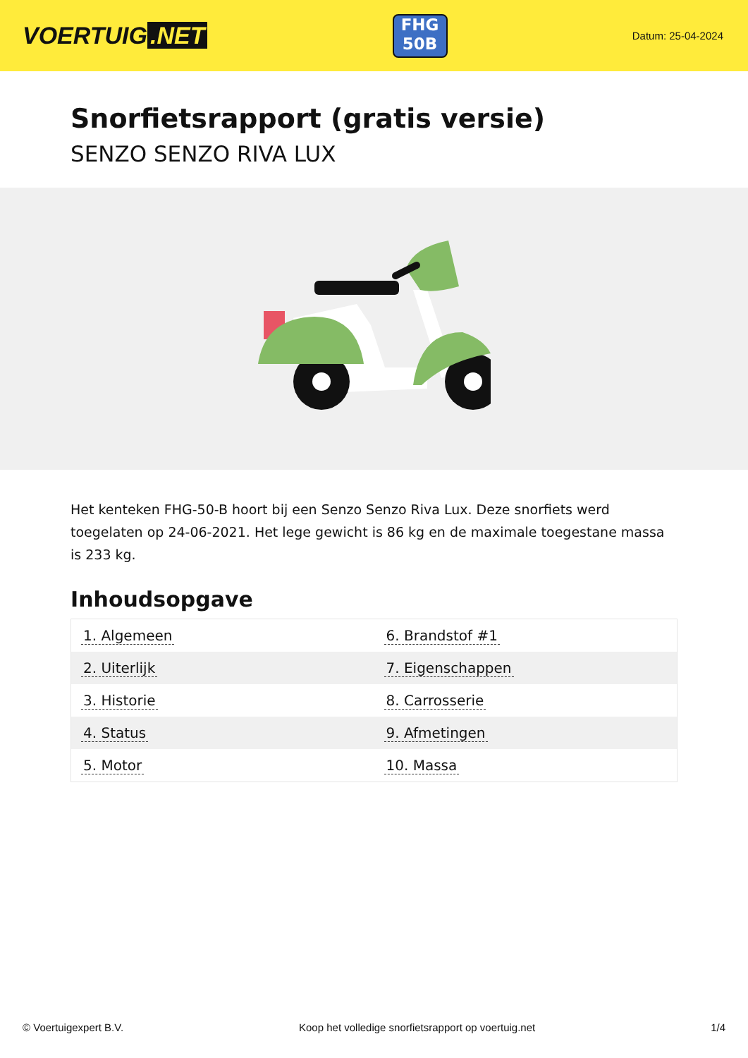VOERTUIG.NET
FHG
50B
Datum: 25-04-2024
Snorfietsrapport (gratis versie)
SENZO SENZO RIVA LUX
Het kenteken FHG-50-B hoort bij een Senzo Senzo Riva Lux. Deze snorfiets werd toegelaten op 24-06-2021. Het lege gewicht is 86 kg en de maximale toegestane massa is 233 kg.
Inhoudsopgave
| 1. Algemeen | 6. Brandstof #1 |
| 2. Uiterlijk | 7. Eigenschappen |
| 3. Historie | 8. Carrosserie |
| 4. Status | 9. Afmetingen |
| 5. Motor | 10. Massa |
© Voertuigexpert B.V. Koop het volledige snorfietsrapport op voertuig.net 1/4